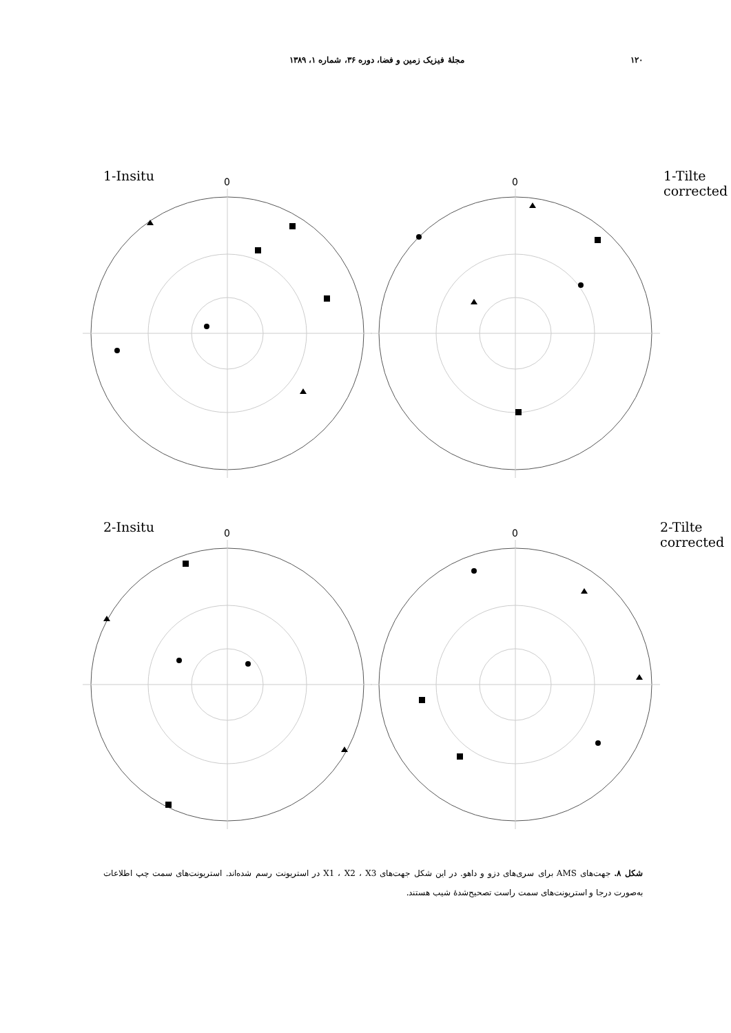۱۲۰ مجلهٔ فیزیک زمین و فضا، دوره ۳۶، شماره ۱، ۱۳۸۹
1-Insitu 0
1-Tilte corrected
0
2-Insitu 0
2-Tilte corrected
0
شکل ۸. جهت‌های AMS برای سری‌های دزو و داهو. در این شکل جهت‌های X1 ، X2 ، X3 در استریونت رسم شده‌اند. استریونت‌های سمت چپ اطلاعات به‌صورت درجا و استریونت‌های سمت راست تصحیح‌شدهٔ شیب هستند.